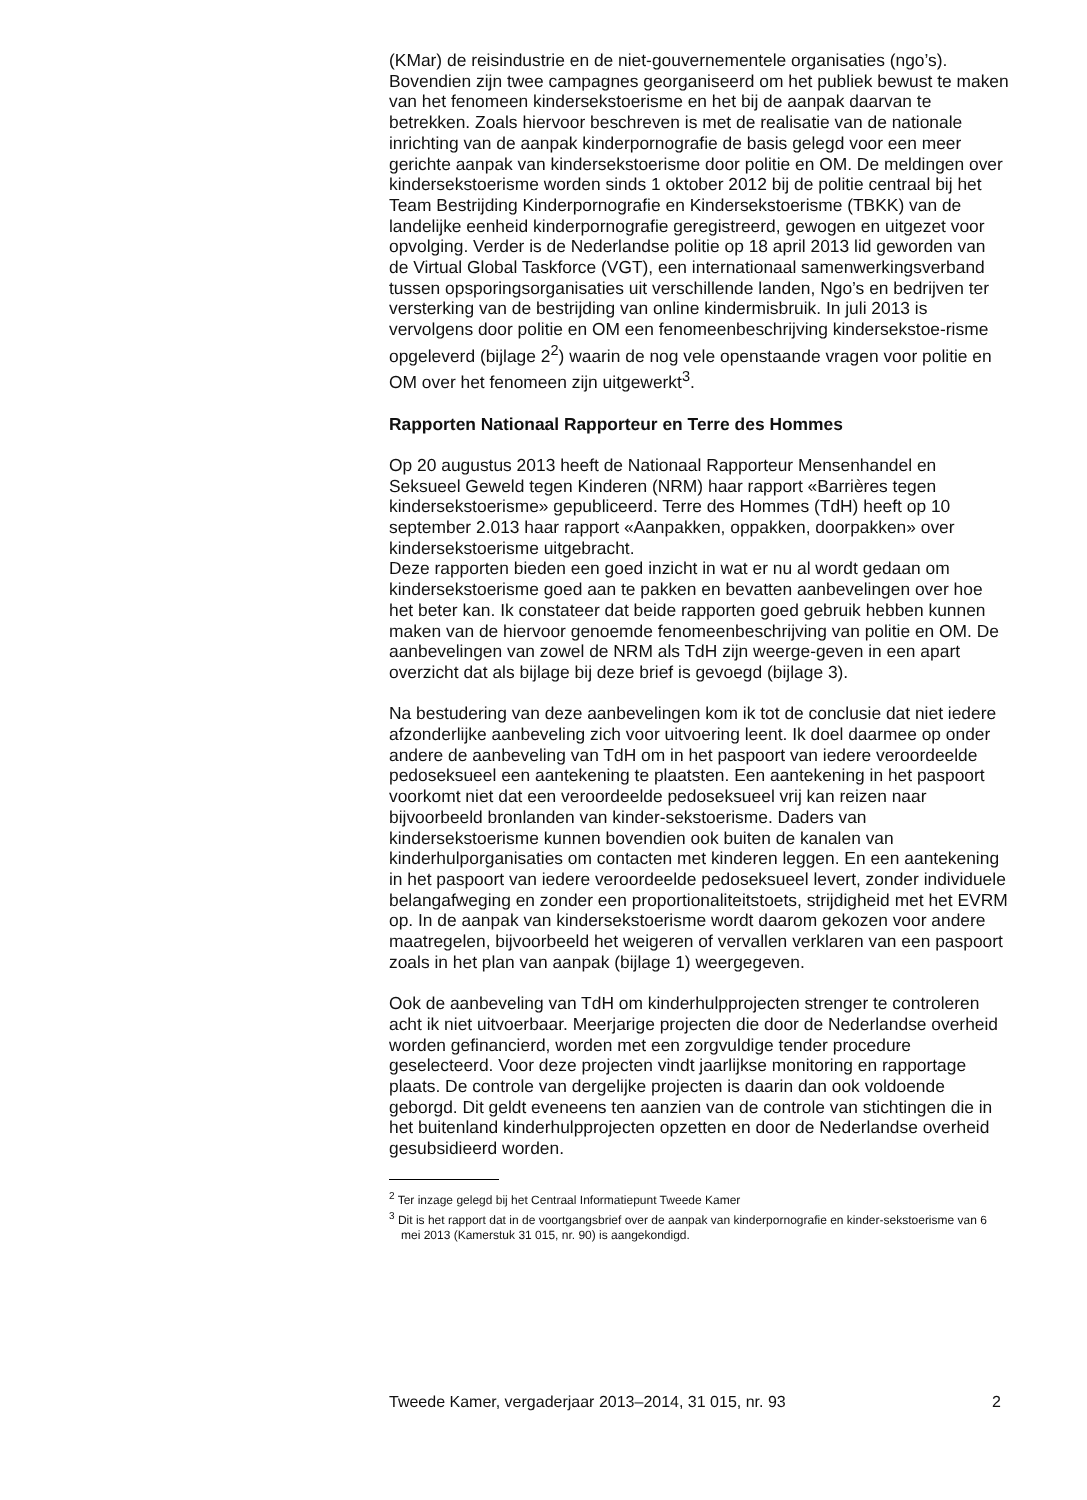(KMar) de reisindustrie en de niet-gouvernementele organisaties (ngo’s). Bovendien zijn twee campagnes georganiseerd om het publiek bewust te maken van het fenomeen kindersekstoerisme en het bij de aanpak daarvan te betrekken. Zoals hiervoor beschreven is met de realisatie van de nationale inrichting van de aanpak kinderpornografie de basis gelegd voor een meer gerichte aanpak van kindersekstoerisme door politie en OM. De meldingen over kindersekstoerisme worden sinds 1 oktober 2012 bij de politie centraal bij het Team Bestrijding Kinderpornografie en Kindersekstoerisme (TBKK) van de landelijke eenheid kinderpornografie geregistreerd, gewogen en uitgezet voor opvolging. Verder is de Nederlandse politie op 18 april 2013 lid geworden van de Virtual Global Taskforce (VGT), een internationaal samenwerkingsverband tussen opsporingsorganisaties uit verschillende landen, Ngo’s en bedrijven ter versterking van de bestrijding van online kindermisbruik. In juli 2013 is vervolgens door politie en OM een fenomeenbeschrijving kindersekstoe-risme opgeleverd (bijlage 2<sup>2</sup>) waarin de nog vele openstaande vragen voor politie en OM over het fenomeen zijn uitgewerkt<sup>3</sup>.
Rapporten Nationaal Rapporteur en Terre des Hommes
Op 20 augustus 2013 heeft de Nationaal Rapporteur Mensenhandel en Seksueel Geweld tegen Kinderen (NRM) haar rapport «Barrières tegen kindersekstoerisme» gepubliceerd. Terre des Hommes (TdH) heeft op 10 september 2.013 haar rapport «Aanpakken, oppakken, doorpakken» over kindersekstoerisme uitgebracht.
Deze rapporten bieden een goed inzicht in wat er nu al wordt gedaan om kindersekstoerisme goed aan te pakken en bevatten aanbevelingen over hoe het beter kan. Ik constateer dat beide rapporten goed gebruik hebben kunnen maken van de hiervoor genoemde fenomeenbeschrijving van politie en OM. De aanbevelingen van zowel de NRM als TdH zijn weerge-geven in een apart overzicht dat als bijlage bij deze brief is gevoegd (bijlage 3).
Na bestudering van deze aanbevelingen kom ik tot de conclusie dat niet iedere afzonderlijke aanbeveling zich voor uitvoering leent. Ik doel daarmee op onder andere de aanbeveling van TdH om in het paspoort van iedere veroordeelde pedoseksueel een aantekening te plaatsten. Een aantekening in het paspoort voorkomt niet dat een veroordeelde pedoseksueel vrij kan reizen naar bijvoorbeeld bronlanden van kinder-sekstoerisme. Daders van kindersekstoerisme kunnen bovendien ook buiten de kanalen van kinderhulporganisaties om contacten met kinderen leggen. En een aantekening in het paspoort van iedere veroordeelde pedoseksueel levert, zonder individuele belangafweging en zonder een proportionaliteitstoets, strijdigheid met het EVRM op. In de aanpak van kindersekstoerisme wordt daarom gekozen voor andere maatregelen, bijvoorbeeld het weigeren of vervallen verklaren van een paspoort zoals in het plan van aanpak (bijlage 1) weergegeven.
Ook de aanbeveling van TdH om kinderhulpprojecten strenger te controleren acht ik niet uitvoerbaar. Meerjarige projecten die door de Nederlandse overheid worden gefinancierd, worden met een zorgvuldige tender procedure geselecteerd. Voor deze projecten vindt jaarlijkse monitoring en rapportage plaats. De controle van dergelijke projecten is daarin dan ook voldoende geborgd. Dit geldt eveneens ten aanzien van de controle van stichtingen die in het buitenland kinderhulpprojecten opzetten en door de Nederlandse overheid gesubsidieerd worden.
<sup>2</sup> Ter inzage gelegd bij het Centraal Informatiepunt Tweede Kamer
<sup>3</sup> Dit is het rapport dat in de voortgangsbrief over de aanpak van kinderpornografie en kinder-sekstoerisme van 6 mei 2013 (Kamerstuk 31 015, nr. 90) is aangekondigd.
Tweede Kamer, vergaderjaar 2013–2014, 31 015, nr. 93 2